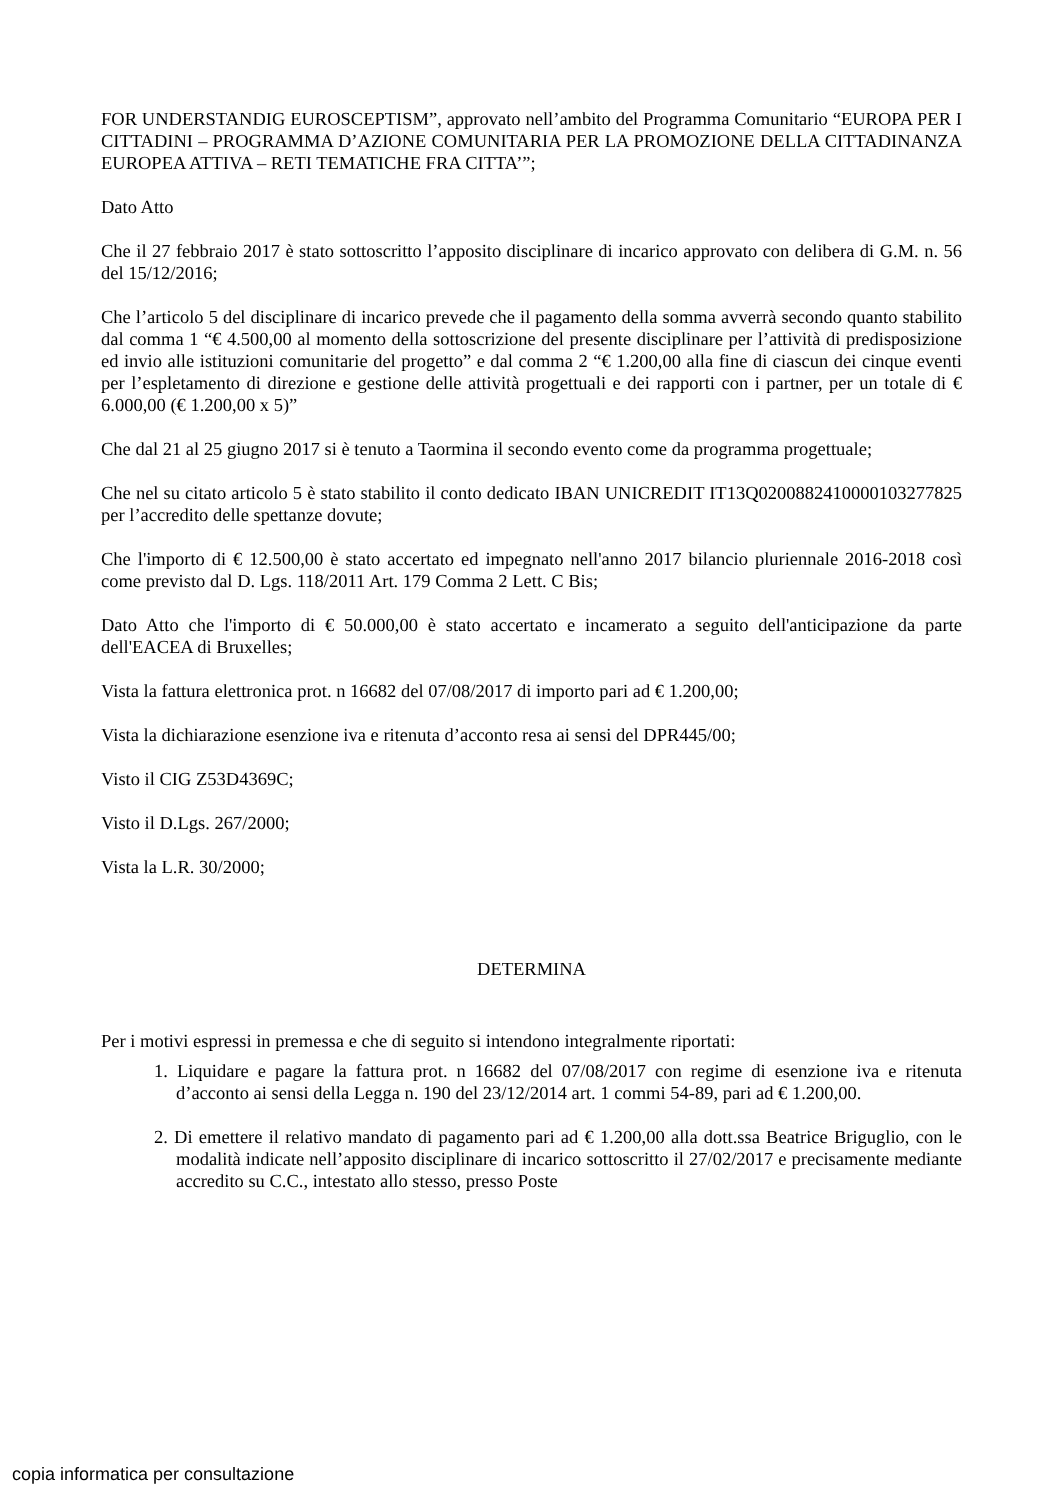FOR UNDERSTANDIG EUROSCEPTISM”, approvato nell’ambito del Programma Comunitario “EUROPA PER I CITTADINI – PROGRAMMA D’AZIONE COMUNITARIA PER LA PROMOZIONE DELLA CITTADINANZA EUROPEA ATTIVA – RETI TEMATICHE FRA CITTA’”;
Dato Atto
Che il 27 febbraio 2017 è stato sottoscritto l’apposito disciplinare di incarico approvato con delibera di G.M. n. 56 del 15/12/2016;
Che l’articolo 5 del disciplinare di incarico prevede che il pagamento della somma avverrà secondo quanto stabilito dal comma 1 “€ 4.500,00 al momento della sottoscrizione del presente disciplinare per l’attività di predisposizione ed invio alle istituzioni comunitarie del progetto” e dal comma 2 “€ 1.200,00 alla fine di ciascun dei cinque eventi per l’espletamento di direzione e gestione delle attività progettuali e dei rapporti con i partner, per un totale di € 6.000,00 (€ 1.200,00 x 5)”
Che dal 21 al 25 giugno 2017 si è tenuto a Taormina il secondo evento come da programma progettuale;
Che nel su citato articolo 5 è stato stabilito il conto dedicato IBAN UNICREDIT IT13Q0200882410000103277825 per l’accredito delle spettanze dovute;
Che l'importo di € 12.500,00 è stato accertato ed impegnato nell'anno 2017 bilancio pluriennale 2016-2018 così come previsto dal D. Lgs. 118/2011 Art. 179 Comma 2 Lett. C Bis;
Dato Atto che l'importo di € 50.000,00 è stato accertato e incamerato a seguito dell'anticipazione da parte dell'EACEA di Bruxelles;
Vista la fattura elettronica prot. n 16682 del 07/08/2017 di importo pari ad € 1.200,00;
Vista la dichiarazione esenzione iva e ritenuta d’acconto resa ai sensi del DPR445/00;
Visto il CIG Z53D4369C;
Visto il D.Lgs. 267/2000;
Vista la L.R. 30/2000;
DETERMINA
Per i motivi espressi in premessa e che di seguito si intendono integralmente riportati:
1. Liquidare e pagare la fattura prot. n 16682 del 07/08/2017 con regime di esenzione iva e ritenuta d’acconto ai sensi della Legga n. 190 del 23/12/2014 art. 1 commi 54-89, pari ad € 1.200,00.
2. Di emettere il relativo mandato di pagamento pari ad € 1.200,00 alla dott.ssa Beatrice Briguglio, con le modalità indicate nell’apposito disciplinare di incarico sottoscritto il 27/02/2017 e precisamente mediante accredito su C.C., intestato allo stesso, presso Poste
copia informatica per consultazione